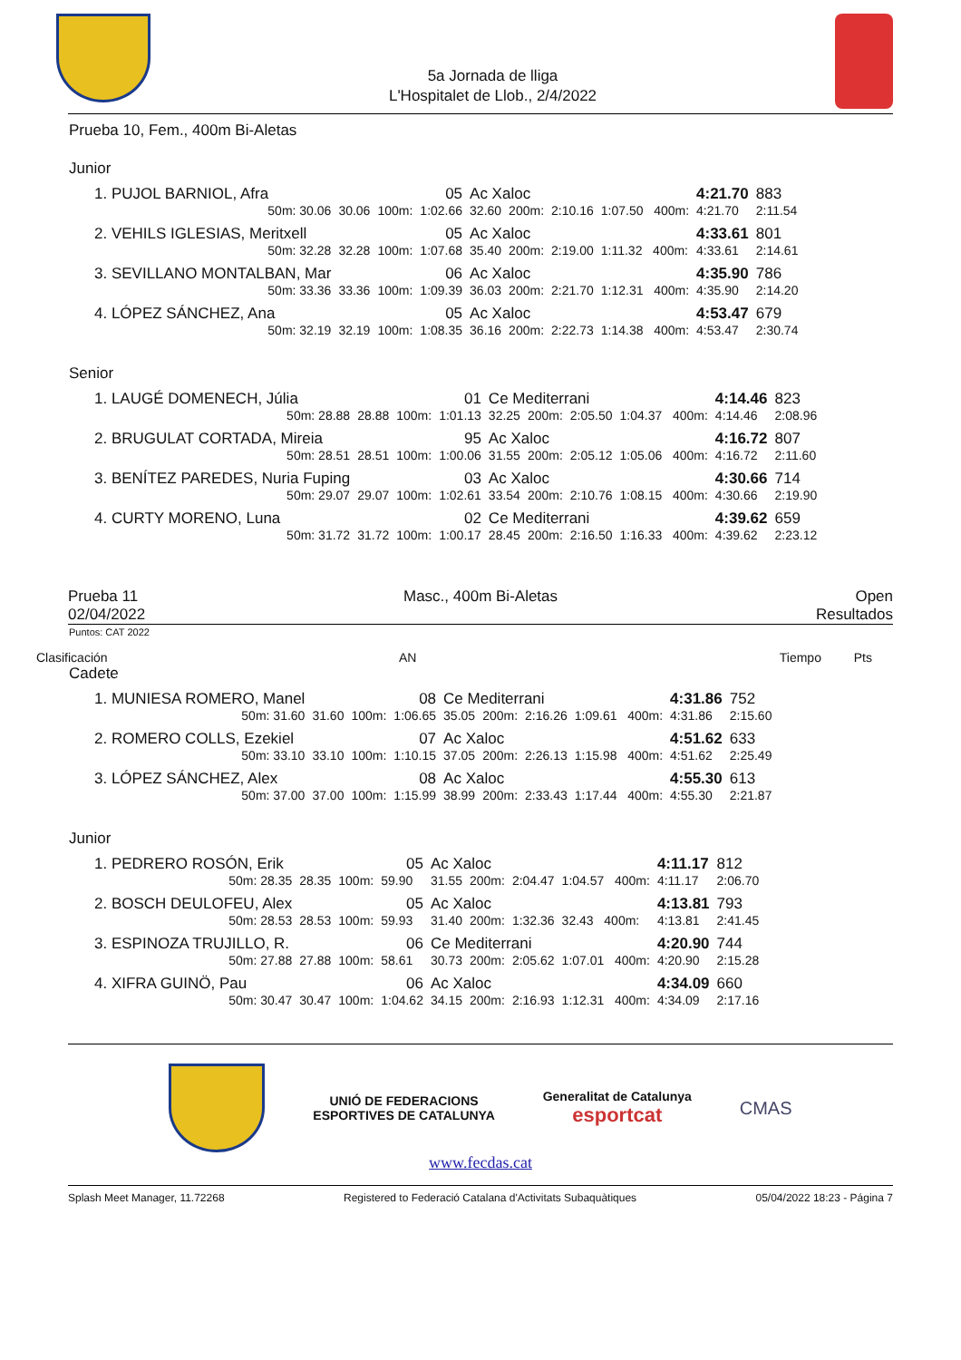5a Jornada de lliga
L'Hospitalet de Llob., 2/4/2022
Prueba 10, Fem., 400m Bi-Aletas
Junior
| 1. PUJOL BARNIOL, Afra | | | 05 | Ac Xaloc | | | | 4:21.70 | 883 |
| 50m: 30.06 | 30.06 | 100m: | 1:02.66 | 32.60 | 200m: | 2:10.16 | 1:07.50 400m: | 4:21.70 | 2:11.54 |
| 2. VEHILS IGLESIAS, Meritxell | | | 05 | Ac Xaloc | | | | 4:33.61 | 801 |
| 50m: 32.28 | 32.28 | 100m: | 1:07.68 | 35.40 | 200m: | 2:19.00 | 1:11.32 400m: | 4:33.61 | 2:14.61 |
| 3. SEVILLANO MONTALBAN, Mar | | | 06 | Ac Xaloc | | | | 4:35.90 | 786 |
| 50m: 33.36 | 33.36 | 100m: | 1:09.39 | 36.03 | 200m: | 2:21.70 | 1:12.31 400m: | 4:35.90 | 2:14.20 |
| 4. LÓPEZ SÁNCHEZ, Ana | | | 05 | Ac Xaloc | | | | 4:53.47 | 679 |
| 50m: 32.19 | 32.19 | 100m: | 1:08.35 | 36.16 | 200m: | 2:22.73 | 1:14.38 400m: | 4:53.47 | 2:30.74 |
Senior
| 1. LAUGÉ DOMENECH, Júlia | | | 01 | Ce Mediterrani | | | | 4:14.46 | 823 |
| 50m: 28.88 | 28.88 | 100m: | 1:01.13 | 32.25 | 200m: | 2:05.50 | 1:04.37 400m: | 4:14.46 | 2:08.96 |
| 2. BRUGULAT CORTADA, Mireia | | | 95 | Ac Xaloc | | | | 4:16.72 | 807 |
| 50m: 28.51 | 28.51 | 100m: | 1:00.06 | 31.55 | 200m: | 2:05.12 | 1:05.06 400m: | 4:16.72 | 2:11.60 |
| 3. BENÍTEZ PAREDES, Nuria Fuping | | | 03 | Ac Xaloc | | | | 4:30.66 | 714 |
| 50m: 29.07 | 29.07 | 100m: | 1:02.61 | 33.54 | 200m: | 2:10.76 | 1:08.15 400m: | 4:30.66 | 2:19.90 |
| 4. CURTY MORENO, Luna | | | 02 | Ce Mediterrani | | | | 4:39.62 | 659 |
| 50m: 31.72 | 31.72 | 100m: | 1:00.17 | 28.45 | 200m: | 2:16.50 | 1:16.33 400m: | 4:39.62 | 2:23.12 |
Prueba 11
02/04/2022
Masc., 400m Bi-Aletas Open
Resultados
Puntos: CAT 2022
Clasificación AN Tiempo Pts
Cadete
| 1. MUNIESA ROMERO, Manel | | | 08 | Ce Mediterrani | | | | 4:31.86 | 752 |
| 50m: 31.60 | 31.60 | 100m: | 1:06.65 | 35.05 | 200m: | 2:16.26 | 1:09.61 400m: | 4:31.86 | 2:15.60 |
| 2. ROMERO COLLS, Ezekiel | | | 07 | Ac Xaloc | | | | 4:51.62 | 633 |
| 50m: 33.10 | 33.10 | 100m: | 1:10.15 | 37.05 | 200m: | 2:26.13 | 1:15.98 400m: | 4:51.62 | 2:25.49 |
| 3. LÓPEZ SÁNCHEZ, Alex | | | 08 | Ac Xaloc | | | | 4:55.30 | 613 |
| 50m: 37.00 | 37.00 | 100m: | 1:15.99 | 38.99 | 200m: | 2:33.43 | 1:17.44 400m: | 4:55.30 | 2:21.87 |
Junior
| 1. PEDRERO ROSÓN, Erik | | | 05 | Ac Xaloc | | | | 4:11.17 | 812 |
| 50m: 28.35 | 28.35 | 100m: | 59.90 | 31.55 | 200m: | 2:04.47 | 1:04.57 400m: | 4:11.17 | 2:06.70 |
| 2. BOSCH DEULOFEU, Alex | | | 05 | Ac Xaloc | | | | 4:13.81 | 793 |
| 50m: 28.53 | 28.53 | 100m: | 59.93 | 31.40 | 200m: | 1:32.36 | 32.43 400m: | 4:13.81 | 2:41.45 |
| 3. ESPINOZA TRUJILLO, R. | | | 06 | Ce Mediterrani | | | | 4:20.90 | 744 |
| 50m: 27.88 | 27.88 | 100m: | 58.61 | 30.73 | 200m: | 2:05.62 | 1:07.01 400m: | 4:20.90 | 2:15.28 |
| 4. XIFRA GUINÖ, Pau | | | 06 | Ac Xaloc | | | | 4:34.09 | 660 |
| 50m: 30.47 | 30.47 | 100m: | 1:04.62 | 34.15 | 200m: | 2:16.93 | 1:12.31 400m: | 4:34.09 | 2:17.16 |
UNIÓ DE FEDERACIONS
ESPORTIVES DE CATALUNYA
Generalitat de Catalunya
esportcat
CMAS
www.fecdas.cat
Splash Meet Manager, 11.72268 Registered to Federació Catalana d'Activitats Subaquàtiques 05/04/2022 18:23 - Página 7